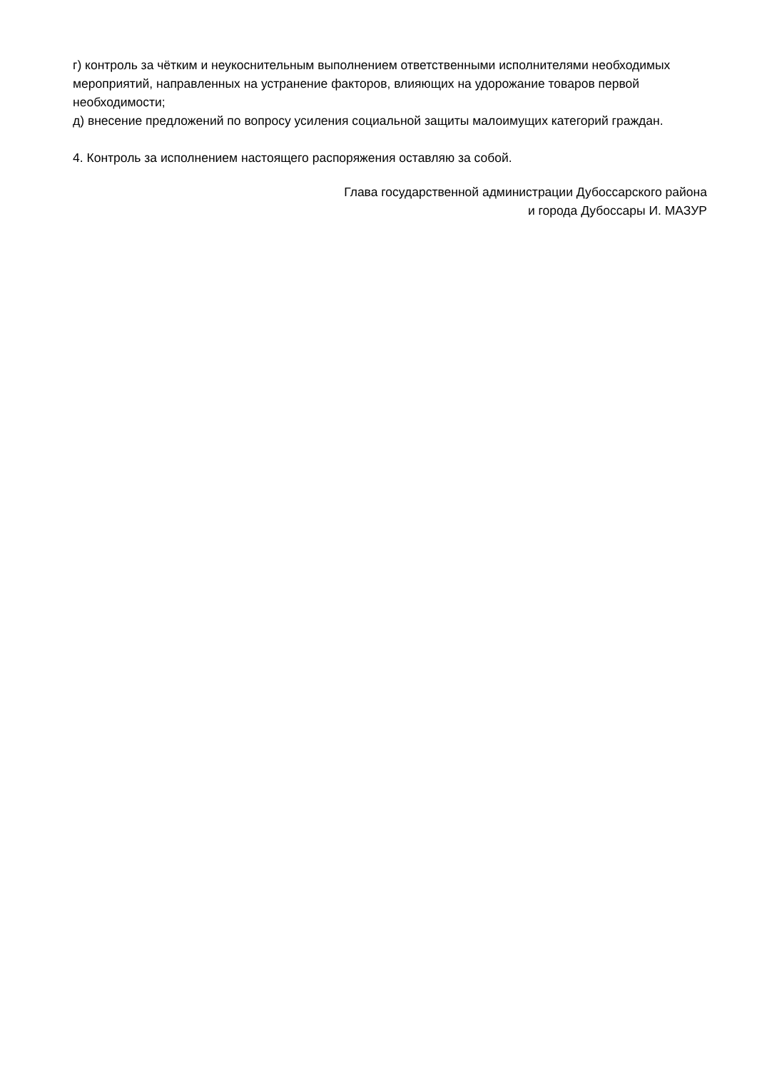г) контроль за чётким и неукоснительным выполнением ответственными исполнителями необходимых мероприятий, направленных на устранение факторов, влияющих на удорожание товаров первой необходимости;
д) внесение предложений по вопросу усиления социальной защиты малоимущих категорий граждан.
4. Контроль за исполнением настоящего распоряжения оставляю за собой.
Глава государственной администрации Дубоссарского района
и города Дубоссары И. МАЗУР